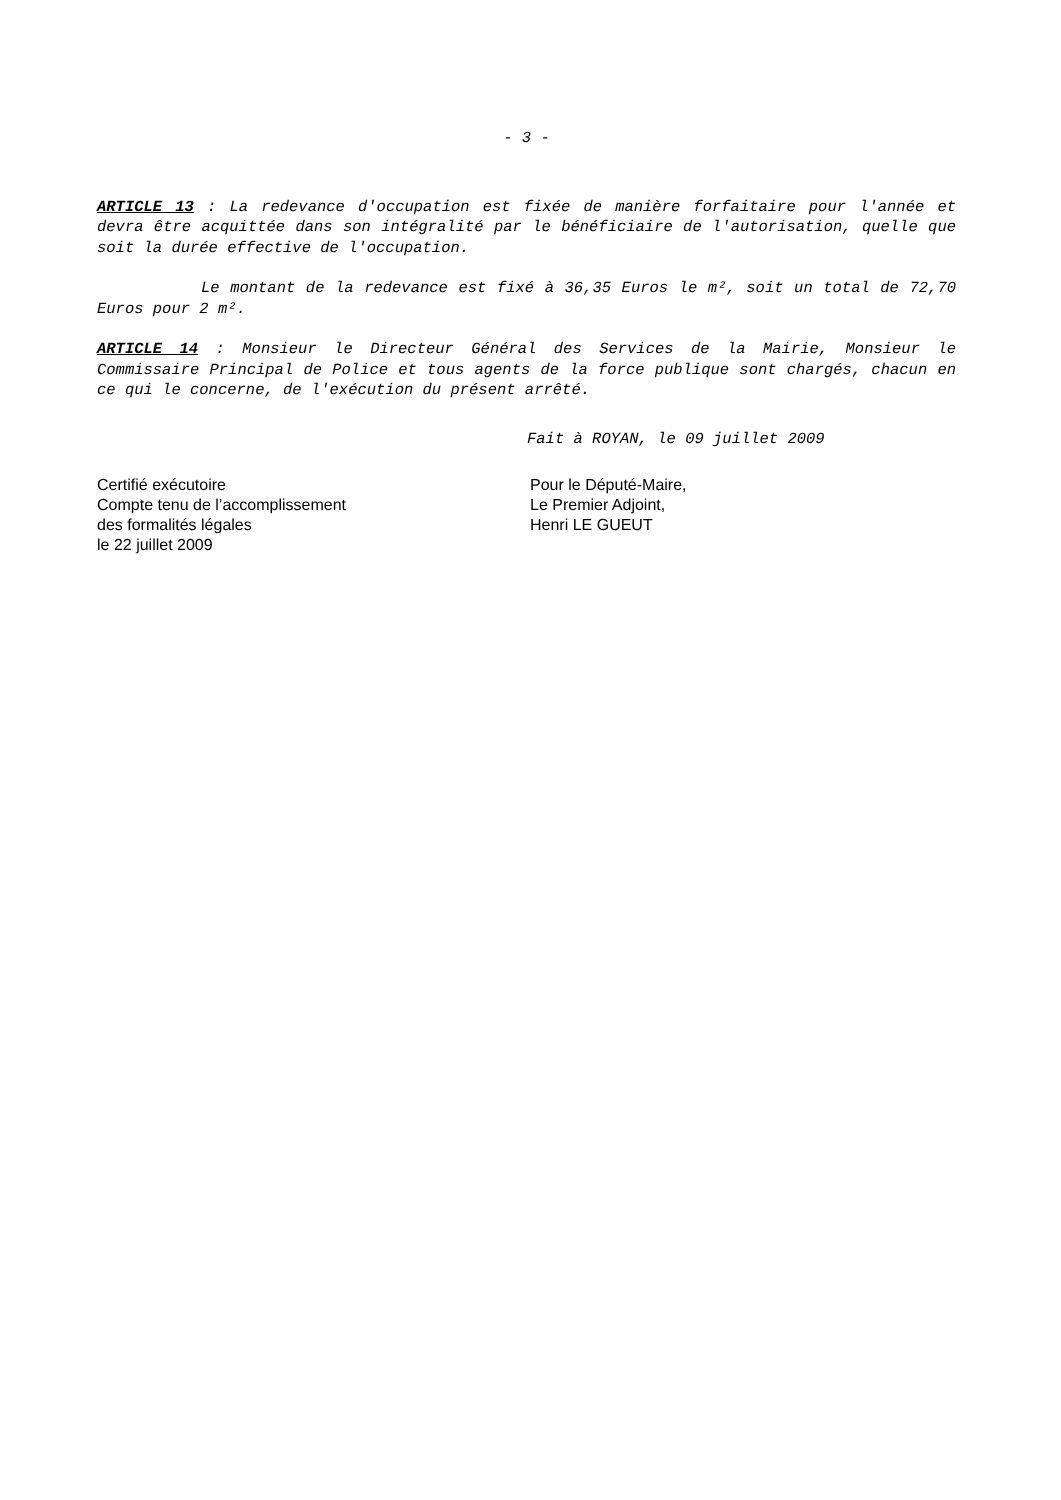- 3 -
ARTICLE 13 : La redevance d'occupation est fixée de manière forfaitaire pour l'année et devra être acquittée dans son intégralité par le bénéficiaire de l'autorisation, quelle que soit la durée effective de l'occupation.
Le montant de la redevance est fixé à 36,35 Euros le m², soit un total de 72,70 Euros pour 2 m².
ARTICLE 14 : Monsieur le Directeur Général des Services de la Mairie, Monsieur le Commissaire Principal de Police et tous agents de la force publique sont chargés, chacun en ce qui le concerne, de l'exécution du présent arrêté.
Fait à ROYAN, le 09 juillet 2009
Certifié exécutoire
Compte tenu de l’accomplissement
des formalités légales
le 22 juillet 2009
Pour le Député-Maire,
Le Premier Adjoint,
Henri LE GUEUT